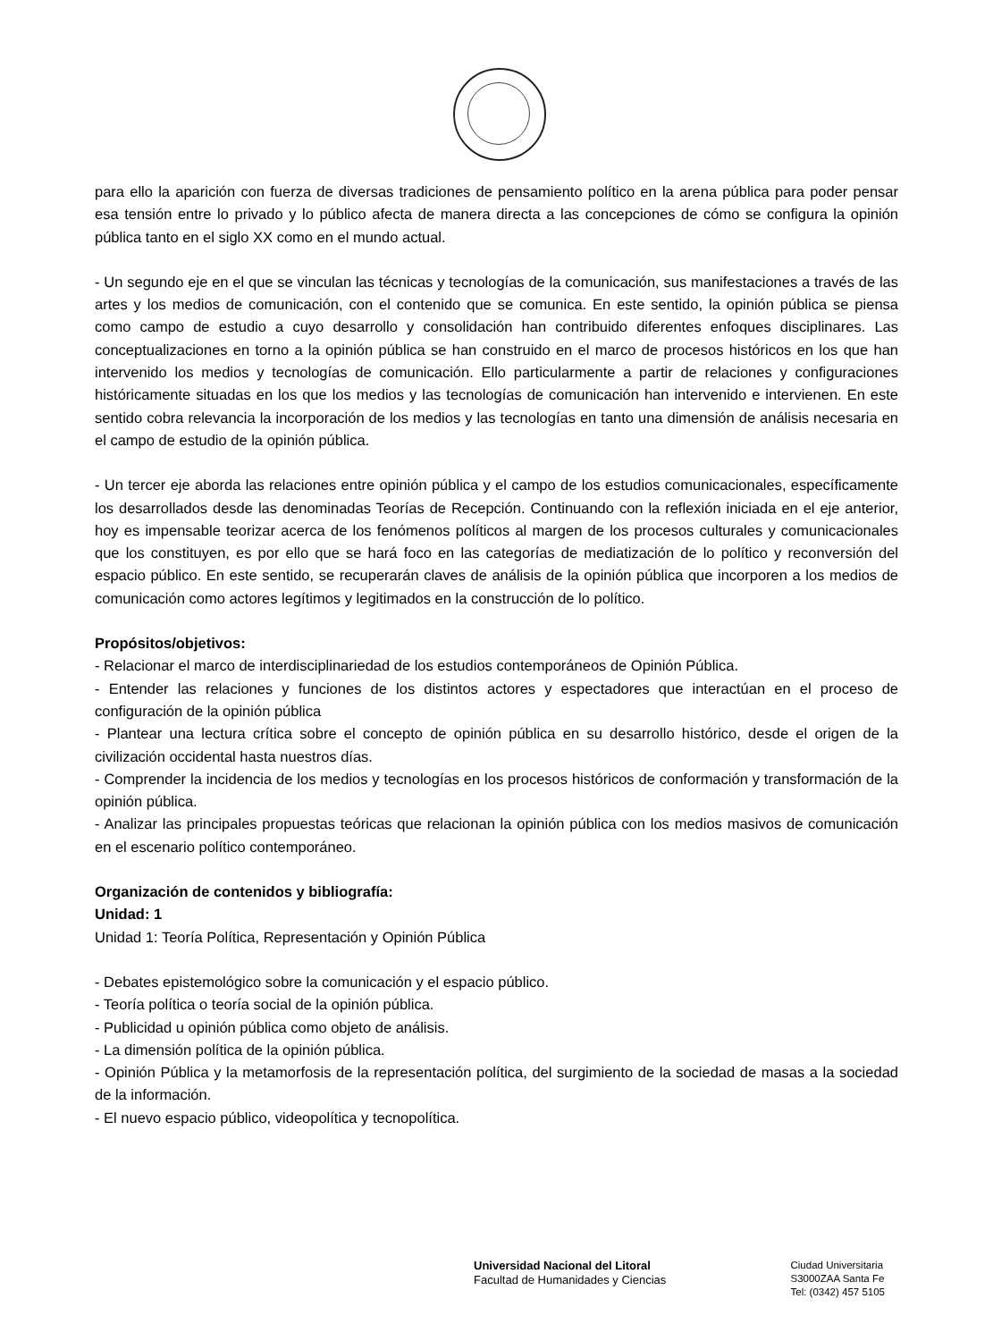para ello la aparición con fuerza de diversas tradiciones de pensamiento político en la arena pública para poder pensar esa tensión entre lo privado y lo público afecta de manera directa a las concepciones de cómo se configura la opinión pública tanto en el siglo XX como en el mundo actual.
- Un segundo eje en el que se vinculan las técnicas y tecnologías de la comunicación, sus manifestaciones a través de las artes y los medios de comunicación, con el contenido que se comunica. En este sentido, la opinión pública se piensa como campo de estudio a cuyo desarrollo y consolidación han contribuido diferentes enfoques disciplinares. Las conceptualizaciones en torno a la opinión pública se han construido en el marco de procesos históricos en los que han intervenido los medios y tecnologías de comunicación. Ello particularmente a partir de relaciones y configuraciones históricamente situadas en los que los medios y las tecnologías de comunicación han intervenido e intervienen. En este sentido cobra relevancia la incorporación de los medios y las tecnologías en tanto una dimensión de análisis necesaria en el campo de estudio de la opinión pública.
- Un tercer eje aborda las relaciones entre opinión pública y el campo de los estudios comunicacionales, específicamente los desarrollados desde las denominadas Teorías de Recepción. Continuando con la reflexión iniciada en el eje anterior, hoy es impensable teorizar acerca de los fenómenos políticos al margen de los procesos culturales y comunicacionales que los constituyen, es por ello que se hará foco en las categorías de mediatización de lo político y reconversión del espacio público. En este sentido, se recuperarán claves de análisis de la opinión pública que incorporen a los medios de comunicación como actores legítimos y legitimados en la construcción de lo político.
Propósitos/objetivos:
- Relacionar el marco de interdisciplinariedad de los estudios contemporáneos de Opinión Pública.
- Entender las relaciones y funciones de los distintos actores y espectadores que interactúan en el proceso de configuración de la opinión pública
- Plantear una lectura crítica sobre el concepto de opinión pública en su desarrollo histórico, desde el origen de la civilización occidental hasta nuestros días.
- Comprender la incidencia de los medios y tecnologías en los procesos históricos de conformación y transformación de la opinión pública.
- Analizar las principales propuestas teóricas que relacionan la opinión pública con los medios masivos de comunicación en el escenario político contemporáneo.
Organización de contenidos y bibliografía:
Unidad: 1
Unidad 1: Teoría Política, Representación y Opinión Pública
- Debates epistemológico sobre la comunicación y el espacio público.
- Teoría política o teoría social de la opinión pública.
- Publicidad u opinión pública como objeto de análisis.
- La dimensión política de la opinión pública.
- Opinión Pública y la metamorfosis de la representación política, del surgimiento de la sociedad de masas a la sociedad de la información.
- El nuevo espacio público, videopolítica y tecnopolítica.
Universidad Nacional del Litoral
Facultad de Humanidades y Ciencias
Ciudad Universitaria
S3000ZAA Santa Fe
Tel: (0342) 457 5105